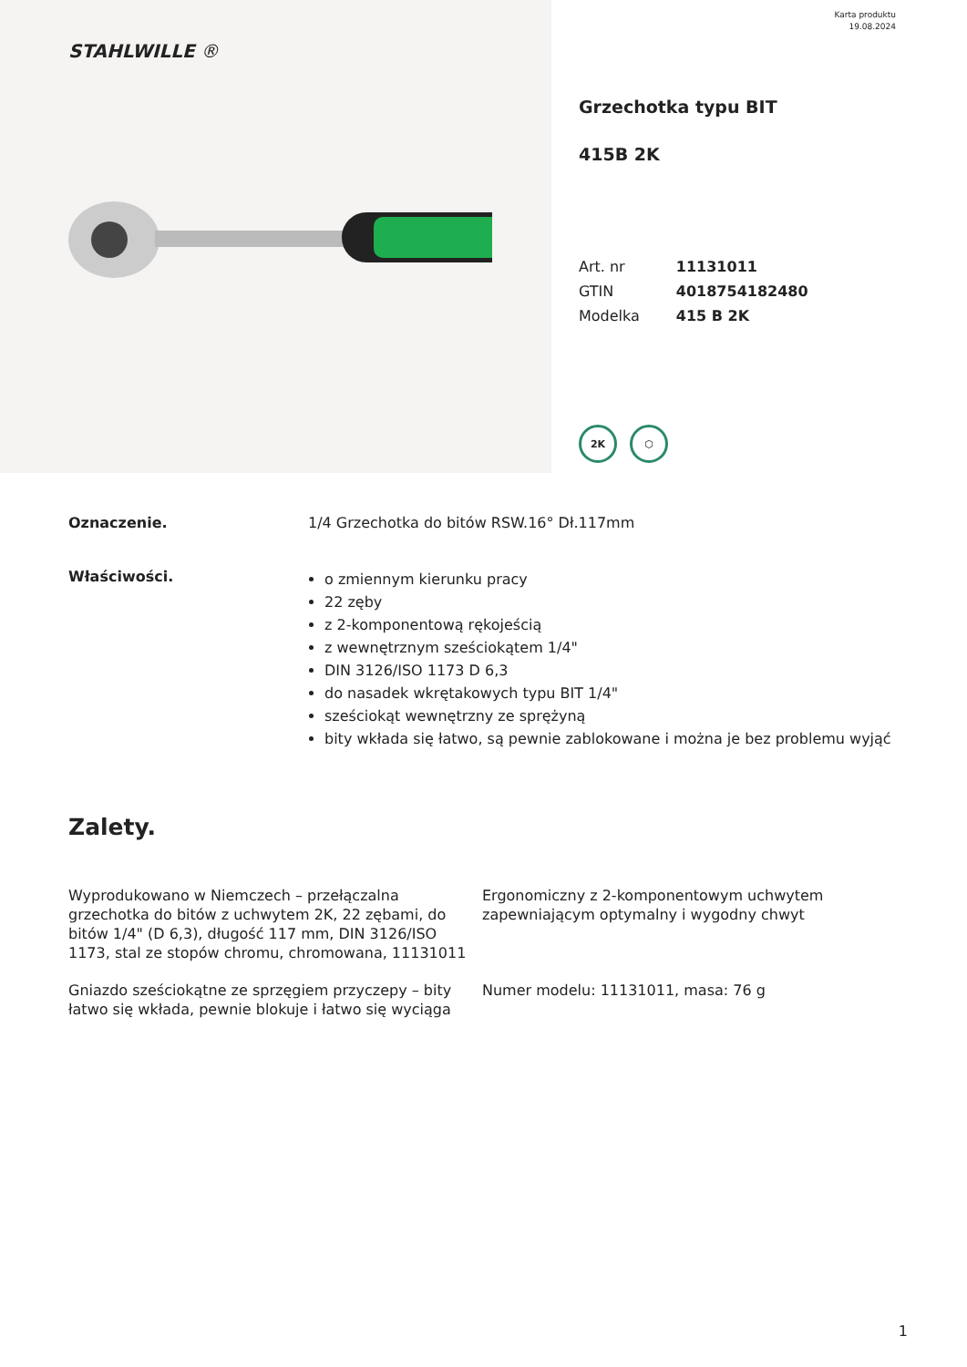STAHLWILLE ®
Karta produktu
19.08.2024
Grzechotka typu BIT
415B 2K
| Art. nr | 11131011 |
| GTIN | 4018754182480 |
| Modelka | 415 B 2K |
2K ⬡
Oznaczenie. 1/4 Grzechotka do bitów RSW.16° Dł.117mm
Właściwości.
o zmiennym kierunku pracy
22 zęby
z 2-komponentową rękojeścią
z wewnętrznym sześciokątem 1/4"
DIN 3126/ISO 1173 D 6,3
do nasadek wkrętakowych typu BIT 1/4"
sześciokąt wewnętrzny ze sprężyną
bity wkłada się łatwo, są pewnie zablokowane i można je bez problemu wyjąć
Zalety.
Wyprodukowano w Niemczech – przełączalna grzechotka do bitów z uchwytem 2K, 22 zębami, do bitów 1/4" (D 6,3), długość 117 mm, DIN 3126/ISO 1173, stal ze stopów chromu, chromowana, 11131011
Ergonomiczny z 2-komponentowym uchwytem zapewniającym optymalny i wygodny chwyt
Gniazdo sześciokątne ze sprzęgiem przyczepy – bity łatwo się wkłada, pewnie blokuje i łatwo się wyciąga
Numer modelu: 11131011, masa: 76 g
1